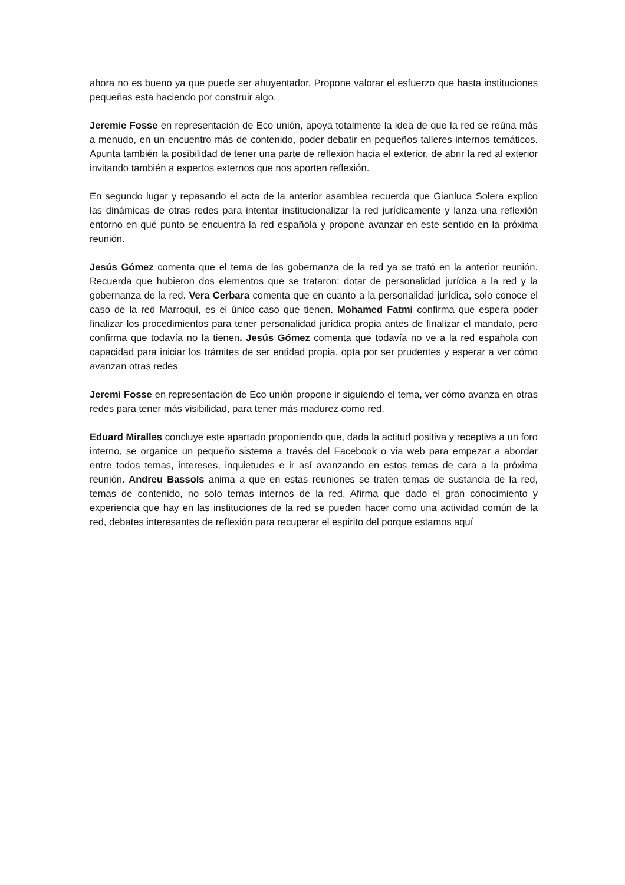ahora no es bueno ya que puede ser ahuyentador. Propone valorar el esfuerzo que hasta instituciones pequeñas esta haciendo por construir algo.
Jeremie Fosse en representación de Eco unión, apoya totalmente la idea de que la red se reúna más a menudo, en un encuentro más de contenido, poder debatir en pequeños talleres internos temáticos. Apunta también la posibilidad de tener una parte de reflexión hacia el exterior, de abrir la red al exterior invitando también a expertos externos que nos aporten reflexión.
En segundo lugar y repasando el acta de la anterior asamblea recuerda que Gianluca Solera explico las dinámicas de otras redes para intentar institucionalizar la red jurídicamente y lanza una reflexión entorno en qué punto se encuentra la red española y propone avanzar en este sentido en la próxima reunión.
Jesús Gómez comenta que el tema de las gobernanza de la red ya se trató en la anterior reunión. Recuerda que hubieron dos elementos que se trataron: dotar de personalidad jurídica a la red y la gobernanza de la red. Vera Cerbara comenta que en cuanto a la personalidad jurídica, solo conoce el caso de la red Marroquí, es el único caso que tienen. Mohamed Fatmi confirma que espera poder finalizar los procedimientos para tener personalidad jurídica propia antes de finalizar el mandato, pero confirma que todavía no la tienen. Jesús Gómez comenta que todavía no ve a la red española con capacidad para iniciar los trámites de ser entidad propia, opta por ser prudentes y esperar a ver cómo avanzan otras redes
Jeremi Fosse en representación de Eco unión propone ir siguiendo el tema, ver cómo avanza en otras redes para tener más visibilidad, para tener más madurez como red.
Eduard Miralles concluye este apartado proponiendo que, dada la actitud positiva y receptiva a un foro interno, se organice un pequeño sistema a través del Facebook o via web para empezar a abordar entre todos temas, intereses, inquietudes e ir así avanzando en estos temas de cara a la próxima reunión. Andreu Bassols anima a que en estas reuniones se traten temas de sustancia de la red, temas de contenido, no solo temas internos de la red. Afirma que dado el gran conocimiento y experiencia que hay en las instituciones de la red se pueden hacer como una actividad común de la red, debates interesantes de reflexión para recuperar el espirito del porque estamos aquí